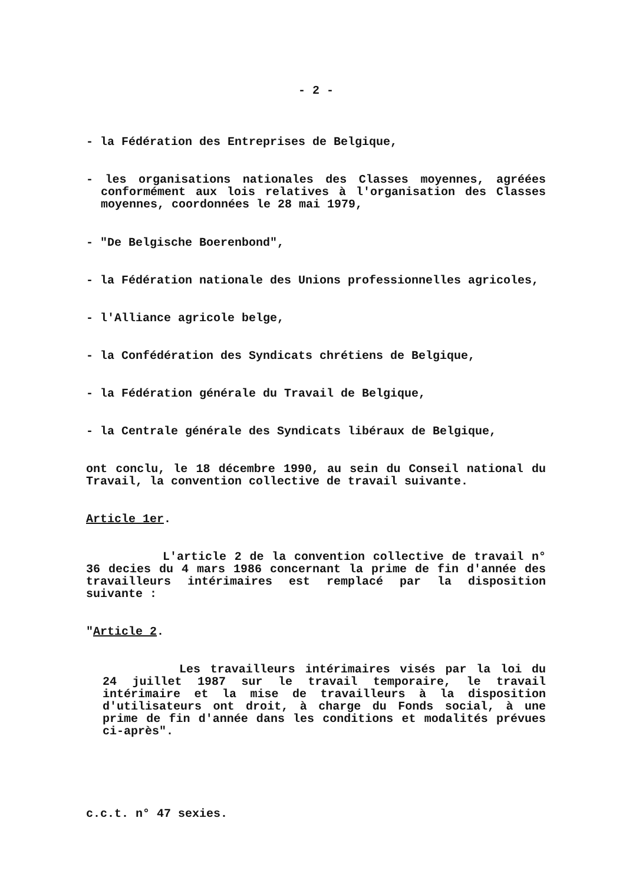- 2 -
- la Fédération des Entreprises de Belgique,
- les organisations nationales des Classes moyennes, agréées conformément aux lois relatives à l'organisation des Classes moyennes, coordonnées le 28 mai 1979,
- "De Belgische Boerenbond",
- la Fédération nationale des Unions professionnelles agricoles,
- l'Alliance agricole belge,
- la Confédération des Syndicats chrétiens de Belgique,
- la Fédération générale du Travail de Belgique,
- la Centrale générale des Syndicats libéraux de Belgique,
ont conclu, le 18 décembre 1990, au sein du Conseil national du Travail, la convention collective de travail suivante.
Article 1er.
L'article 2 de la convention collective de travail n° 36 decies du 4 mars 1986 concernant la prime de fin d'année des travailleurs intérimaires est remplacé par la disposition suivante :
"Article 2.
Les travailleurs intérimaires visés par la loi du 24 juillet 1987 sur le travail temporaire, le travail intérimaire et la mise de travailleurs à la disposition d'utilisateurs ont droit, à charge du Fonds social, à une prime de fin d'année dans les conditions et modalités prévues ci-après".
c.c.t. n° 47 sexies.